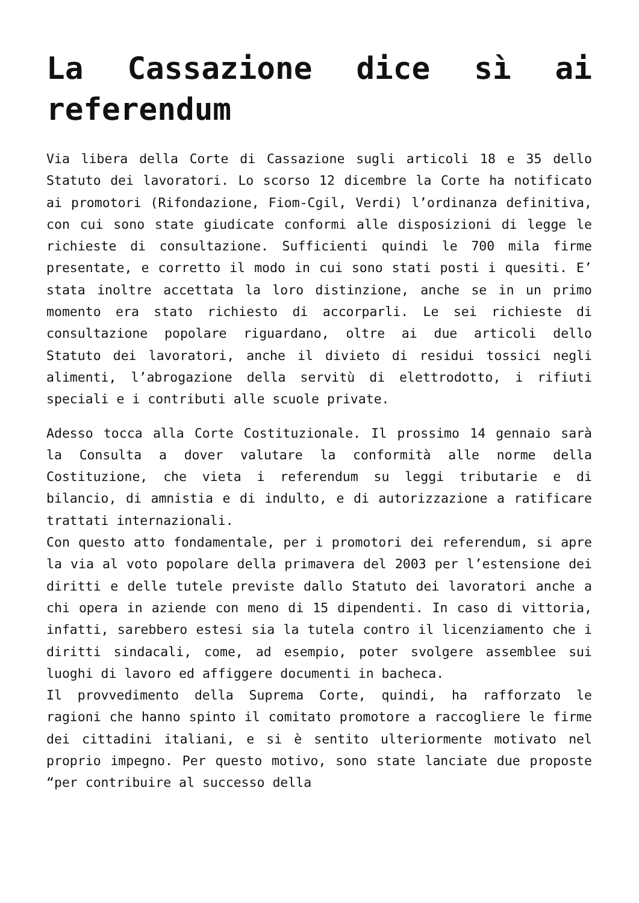La Cassazione dice sì ai referendum
Via libera della Corte di Cassazione sugli articoli 18 e 35 dello Statuto dei lavoratori. Lo scorso 12 dicembre la Corte ha notificato ai promotori (Rifondazione, Fiom-Cgil, Verdi) l’ordinanza definitiva, con cui sono state giudicate conformi alle disposizioni di legge le richieste di consultazione. Sufficienti quindi le 700 mila firme presentate, e corretto il modo in cui sono stati posti i quesiti. E’ stata inoltre accettata la loro distinzione, anche se in un primo momento era stato richiesto di accorparli. Le sei richieste di consultazione popolare riguardano, oltre ai due articoli dello Statuto dei lavoratori, anche il divieto di residui tossici negli alimenti, l’abrogazione della servitù di elettrodotto, i rifiuti speciali e i contributi alle scuole private.
Adesso tocca alla Corte Costituzionale. Il prossimo 14 gennaio sarà la Consulta a dover valutare la conformità alle norme della Costituzione, che vieta i referendum su leggi tributarie e di bilancio, di amnistia e di indulto, e di autorizzazione a ratificare trattati internazionali.
Con questo atto fondamentale, per i promotori dei referendum, si apre la via al voto popolare della primavera del 2003 per l’estensione dei diritti e delle tutele previste dallo Statuto dei lavoratori anche a chi opera in aziende con meno di 15 dipendenti. In caso di vittoria, infatti, sarebbero estesi sia la tutela contro il licenziamento che i diritti sindacali, come, ad esempio, poter svolgere assemblee sui luoghi di lavoro ed affiggere documenti in bacheca.
Il provvedimento della Suprema Corte, quindi, ha rafforzato le ragioni che hanno spinto il comitato promotore a raccogliere le firme dei cittadini italiani, e si è sentito ulteriormente motivato nel proprio impegno. Per questo motivo, sono state lanciate due proposte “per contribuire al successo della